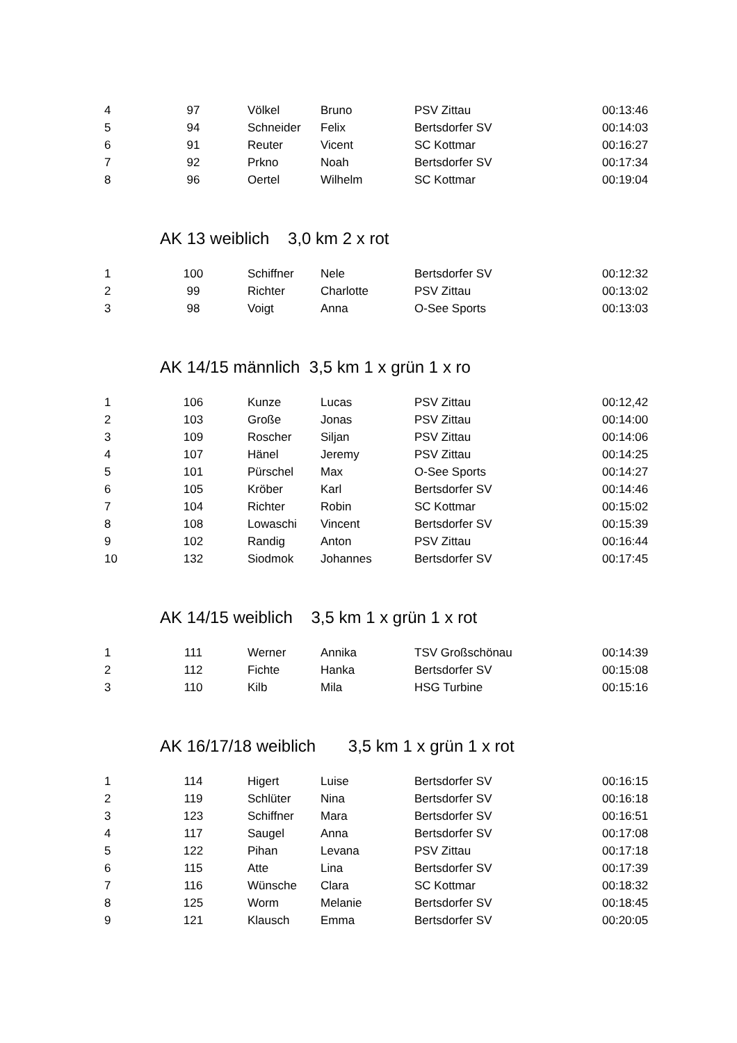| 4 | 97 | | Völkel | Bruno | PSV Zittau | 00:13:46 |
| 5 | 94 | | Schneider | Felix | Bertsdorfer SV | 00:14:03 |
| 6 | 91 | | Reuter | Vicent | SC Kottmar | 00:16:27 |
| 7 | 92 | | Prkno | Noah | Bertsdorfer SV | 00:17:34 |
| 8 | 96 | | Oertel | Wilhelm | SC Kottmar | 00:19:04 |
AK 13 weiblich 3,0 km 2 x rot
| 1 | 100 | | Schiffner | Nele | Bertsdorfer SV | 00:12:32 |
| 2 | 99 | | Richter | Charlotte | PSV Zittau | 00:13:02 |
| 3 | 98 | | Voigt | Anna | O-See Sports | 00:13:03 |
AK 14/15 männlich 3,5 km 1 x grün 1 x ro
| 1 | 106 | | Kunze | Lucas | PSV Zittau | 00:12,42 |
| 2 | 103 | | Große | Jonas | PSV Zittau | 00:14:00 |
| 3 | 109 | | Roscher | Siljan | PSV Zittau | 00:14:06 |
| 4 | 107 | | Hänel | Jeremy | PSV Zittau | 00:14:25 |
| 5 | 101 | | Pürschel | Max | O-See Sports | 00:14:27 |
| 6 | 105 | | Kröber | Karl | Bertsdorfer SV | 00:14:46 |
| 7 | 104 | | Richter | Robin | SC Kottmar | 00:15:02 |
| 8 | 108 | | Lowaschi | Vincent | Bertsdorfer SV | 00:15:39 |
| 9 | 102 | | Randig | Anton | PSV Zittau | 00:16:44 |
| 10 | 132 | | Siodmok | Johannes | Bertsdorfer SV | 00:17:45 |
AK 14/15 weiblich 3,5 km 1 x grün 1 x rot
| 1 | 111 | | Werner | Annika | TSV Großschönau | 00:14:39 |
| 2 | 112 | | Fichte | Hanka | Bertsdorfer SV | 00:15:08 |
| 3 | 110 | | Kilb | Mila | HSG Turbine | 00:15:16 |
AK 16/17/18 weiblich 3,5 km 1 x grün 1 x rot
| 1 | 114 | | Higert | Luise | Bertsdorfer SV | 00:16:15 |
| 2 | 119 | | Schlüter | Nina | Bertsdorfer SV | 00:16:18 |
| 3 | 123 | | Schiffner | Mara | Bertsdorfer SV | 00:16:51 |
| 4 | 117 | | Saugel | Anna | Bertsdorfer SV | 00:17:08 |
| 5 | 122 | | Pihan | Levana | PSV Zittau | 00:17:18 |
| 6 | 115 | | Atte | Lina | Bertsdorfer SV | 00:17:39 |
| 7 | 116 | | Wünsche | Clara | SC Kottmar | 00:18:32 |
| 8 | 125 | | Worm | Melanie | Bertsdorfer SV | 00:18:45 |
| 9 | 121 | | Klausch | Emma | Bertsdorfer SV | 00:20:05 |